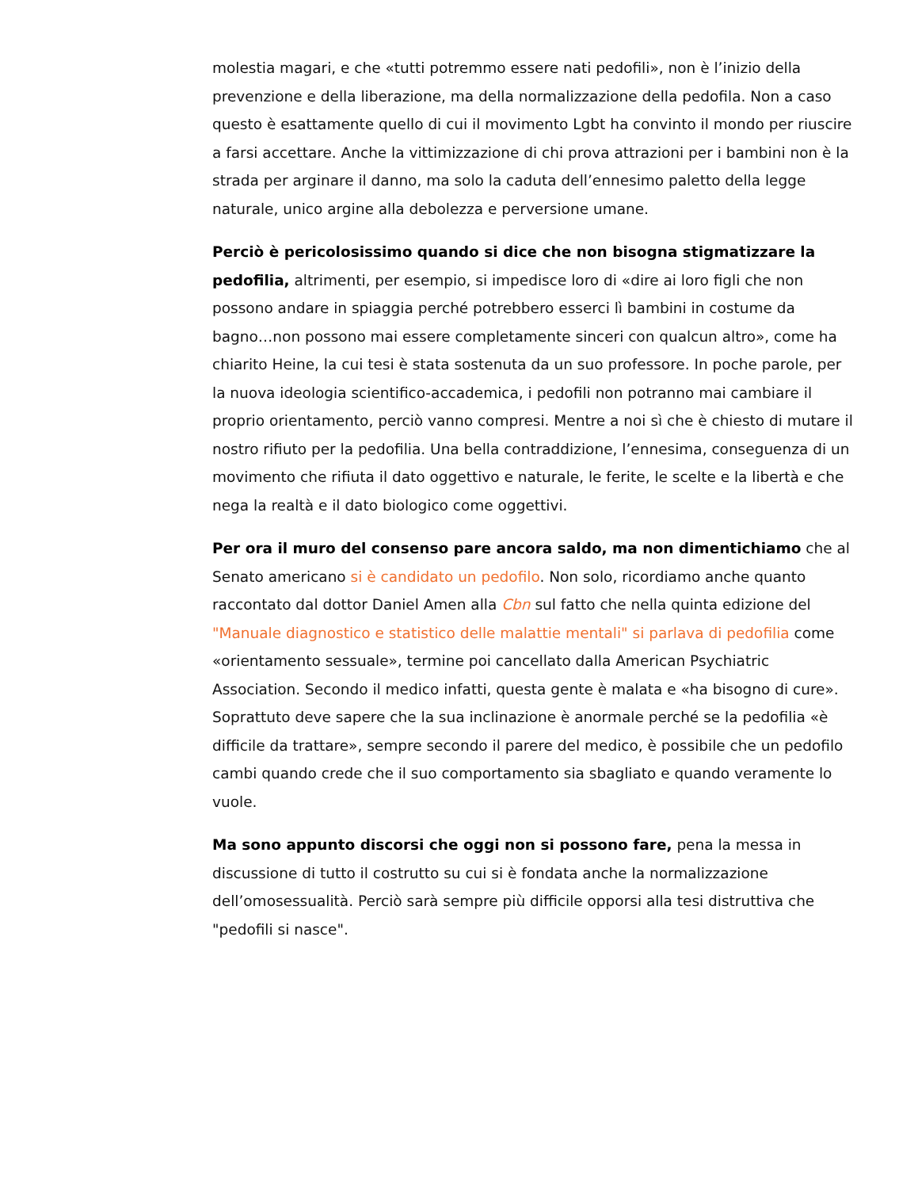molestia magari, e che «tutti potremmo essere nati pedofili», non è l’inizio della prevenzione e della liberazione, ma della normalizzazione della pedofila. Non a caso questo è esattamente quello di cui il movimento Lgbt ha convinto il mondo per riuscire a farsi accettare. Anche la vittimizzazione di chi prova attrazioni per i bambini non è la strada per arginare il danno, ma solo la caduta dell’ennesimo paletto della legge naturale, unico argine alla debolezza e perversione umane.
Perciò è pericolosissimo quando si dice che non bisogna stigmatizzare la pedofilia, altrimenti, per esempio, si impedisce loro di «dire ai loro figli che non possono andare in spiaggia perché potrebbero esserci lì bambini in costume da bagno…non possono mai essere completamente sinceri con qualcun altro», come ha chiarito Heine, la cui tesi è stata sostenuta da un suo professore. In poche parole, per la nuova ideologia scientifico-accademica, i pedofili non potranno mai cambiare il proprio orientamento, perciò vanno compresi. Mentre a noi sì che è chiesto di mutare il nostro rifiuto per la pedofilia. Una bella contraddizione, l’ennesima, conseguenza di un movimento che rifiuta il dato oggettivo e naturale, le ferite, le scelte e la libertà e che nega la realtà e il dato biologico come oggettivi.
Per ora il muro del consenso pare ancora saldo, ma non dimentichiamo che al Senato americano si è candidato un pedofilo. Non solo, ricordiamo anche quanto raccontato dal dottor Daniel Amen alla Cbn sul fatto che nella quinta edizione del "Manuale diagnostico e statistico delle malattie mentali" si parlava di pedofilia come «orientamento sessuale», termine poi cancellato dalla American Psychiatric Association. Secondo il medico infatti, questa gente è malata e «ha bisogno di cure». Soprattuto deve sapere che la sua inclinazione è anormale perché se la pedofilia «è difficile da trattare», sempre secondo il parere del medico, è possibile che un pedofilo cambi quando crede che il suo comportamento sia sbagliato e quando veramente lo vuole.
Ma sono appunto discorsi che oggi non si possono fare, pena la messa in discussione di tutto il costrutto su cui si è fondata anche la normalizzazione dell’omosessualità. Perciò sarà sempre più difficile opporsi alla tesi distruttiva che "pedofili si nasce".